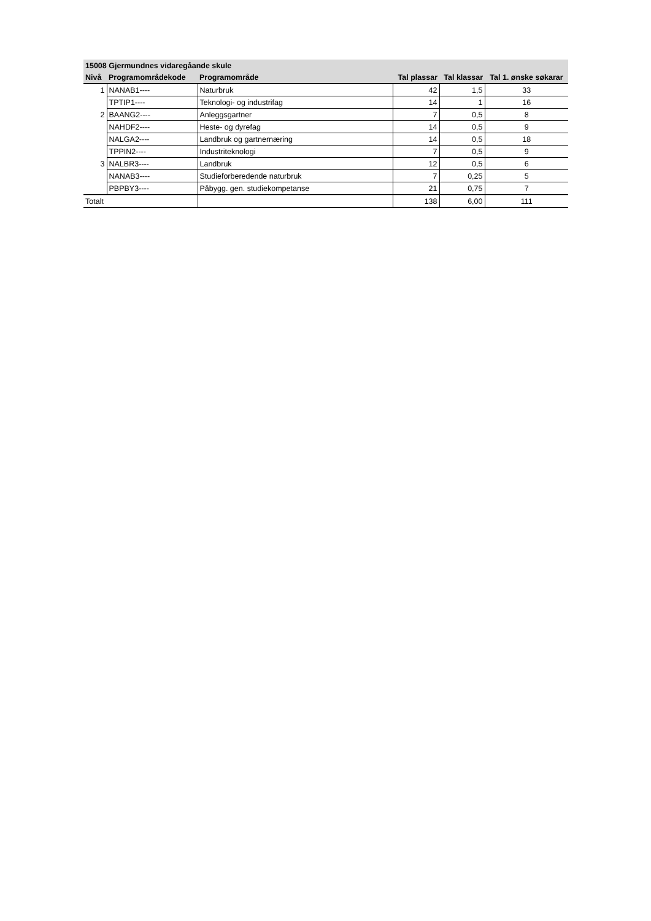| 15008 Gjermundnes vidaregåande skule | | | | | |
| Nivå | Programområdekode | Programområde | Tal plassar | Tal klassar | Tal 1. ønske søkarar |
| 1 | NANAB1---- | Naturbruk | 42 | 1,5 | 33 |
| | TPTIP1---- | Teknologi- og industrifag | 14 | 1 | 16 |
| 2 | BAANG2---- | Anleggsgartner | 7 | 0,5 | 8 |
| | NAHDF2---- | Heste- og dyrefag | 14 | 0,5 | 9 |
| | NALGA2---- | Landbruk og gartnernæring | 14 | 0,5 | 18 |
| | TPPIN2---- | Industriteknologi | 7 | 0,5 | 9 |
| 3 | NALBR3---- | Landbruk | 12 | 0,5 | 6 |
| | NANAB3---- | Studieforberedende naturbruk | 7 | 0,25 | 5 |
| | PBPBY3---- | Påbygg. gen. studiekompetanse | 21 | 0,75 | 7 |
| Totalt | | | 138 | 6,00 | 111 |